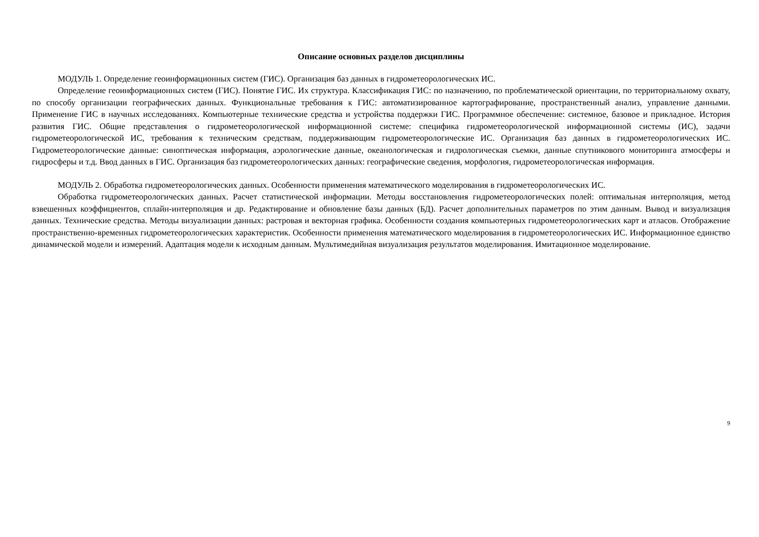Описание основных разделов дисциплины
МОДУЛЬ 1. Определение геоинформационных систем (ГИС). Организация баз данных в гидрометеорологических ИС.
Определение геоинформационных систем (ГИС). Понятие ГИС. Их структура. Классификация ГИС: по назначению, по проблематической ориентации, по территориальному охвату, по способу организации географических данных. Функциональные требования к ГИС: автоматизированное картографирование, пространственный анализ, управление данными. Применение ГИС в научных исследованиях. Компьютерные технические средства и устройства поддержки ГИС. Программное обеспечение: системное, базовое и прикладное. История развития ГИС. Общие представления о гидрометеорологической информационной системе: специфика гидрометеорологической информационной системы (ИС), задачи гидрометеорологической ИС, требования к техническим средствам, поддерживающим гидрометеорологические ИС. Организация баз данных в гидрометеорологических ИС. Гидрометеорологические данные: синоптическая информация, аэрологические данные, океанологическая и гидрологическая съемки, данные спутникового мониторинга атмосферы и гидросферы и т.д. Ввод данных в ГИС. Организация баз гидрометеорологических данных: географические сведения, морфология, гидрометеорологическая информация.
МОДУЛЬ 2. Обработка гидрометеорологических данных. Особенности применения математического моделирования в гидрометеорологических ИС.
Обработка гидрометеорологических данных. Расчет статистической информации. Методы восстановления гидрометеорологических полей: оптимальная интерполяция, метод взвешенных коэффициентов, сплайн-интерполяция и др. Редактирование и обновление базы данных (БД). Расчет дополнительных параметров по этим данным. Вывод и визуализация данных. Технические средства. Методы визуализации данных: растровая и векторная графика. Особенности создания компьютерных гидрометеорологических карт и атласов. Отображение пространственно-временных гидрометеорологических характеристик. Особенности применения математического моделирования в гидрометеорологических ИС. Информационное единство динамической модели и измерений. Адаптация модели к исходным данным. Мультимедийная визуализация результатов моделирования. Имитационное моделирование.
9